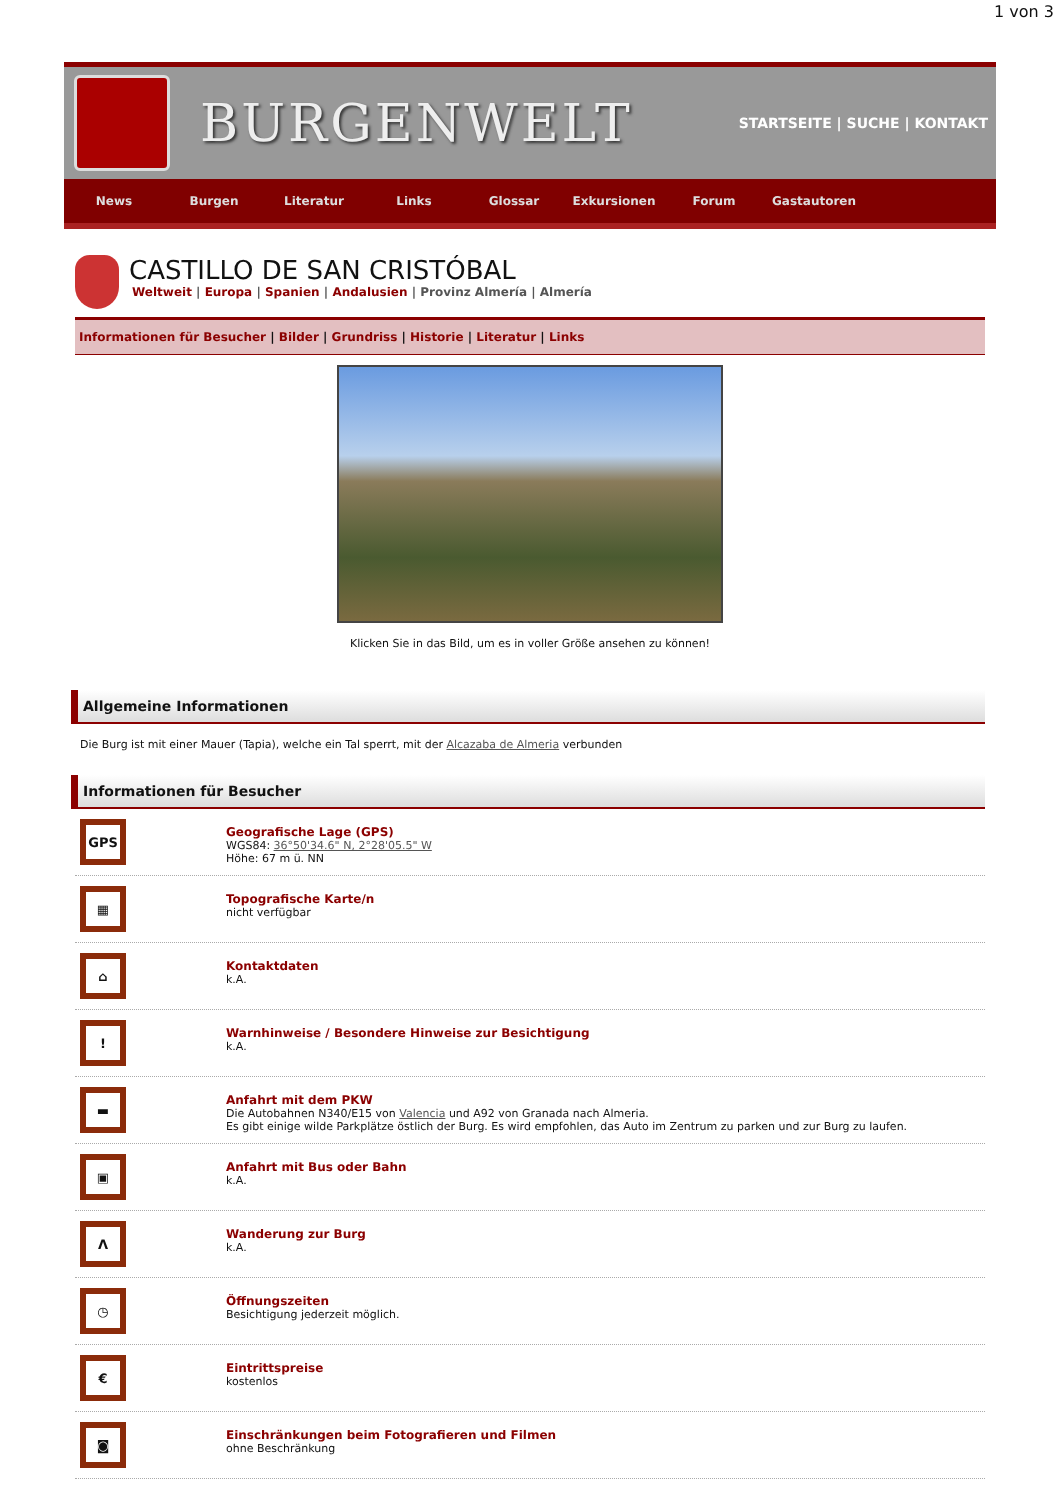1 von 3
BURGENWELT
STARTSEITE | SUCHE | KONTAKT
News Burgen Literatur Links Glossar Exkursionen Forum Gastautoren
CASTILLO DE SAN CRISTÓBAL
Weltweit | Europa | Spanien | Andalusien | Provinz Almería | Almería
Informationen für Besucher | Bilder | Grundriss | Historie | Literatur | Links
Klicken Sie in das Bild, um es in voller Größe ansehen zu können!
Allgemeine Informationen
Die Burg ist mit einer Mauer (Tapia), welche ein Tal sperrt, mit der Alcazaba de Almeria verbunden
Informationen für Besucher
GPS
Geografische Lage (GPS)
WGS84: 36°50'34.6" N, 2°28'05.5" W
Höhe: 67 m ü. NN
▦
Topografische Karte/n
nicht verfügbar
⌂
Kontaktdaten
k.A.
!
Warnhinweise / Besondere Hinweise zur Besichtigung
k.A.
▬
Anfahrt mit dem PKW
Die Autobahnen N340/E15 von Valencia und A92 von Granada nach Almeria.
Es gibt einige wilde Parkplätze östlich der Burg. Es wird empfohlen, das Auto im Zentrum zu parken und zur Burg zu laufen.
▣
Anfahrt mit Bus oder Bahn
k.A.
Λ
Wanderung zur Burg
k.A.
◷
Öffnungszeiten
Besichtigung jederzeit möglich.
€
Eintrittspreise
kostenlos
◙
Einschränkungen beim Fotografieren und Filmen
ohne Beschränkung